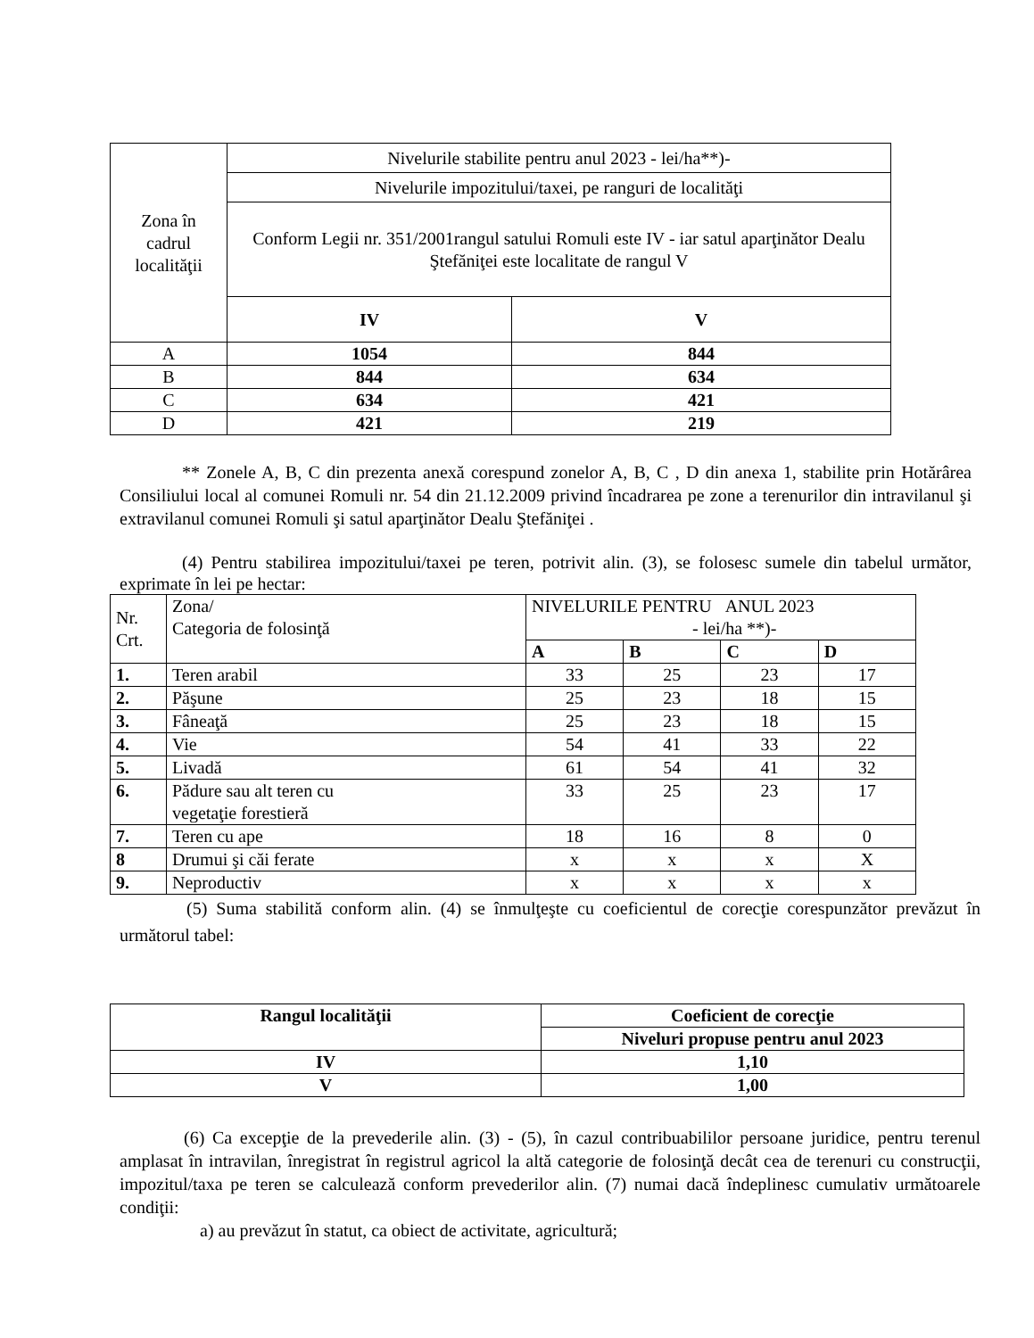| Zona în cadrul localităţii | Nivelurile stabilite pentru anul 2023 - lei/ha**)- | |
| | Nivelurile impozitului/taxei, pe ranguri de localităţi | |
| | Conform Legii nr. 351/2001rangul satului Romuli este IV - iar satul aparţinător Dealu Ştefăniţei este localitate de rangul V | |
| | IV | V |
| A | 1054 | 844 |
| B | 844 | 634 |
| C | 634 | 421 |
| D | 421 | 219 |
** Zonele A, B, C din prezenta anexă corespund zonelor A, B, C , D din anexa 1, stabilite prin Hotărârea Consiliului local al comunei Romuli nr. 54 din 21.12.2009 privind încadrarea pe zone a terenurilor din intravilanul şi extravilanul comunei Romuli şi satul aparţinător Dealu Ştefăniţei .
(4) Pentru stabilirea impozitului/taxei pe teren, potrivit alin. (3), se folosesc sumele din tabelul următor, exprimate în lei pe hectar:
| Nr. Crt. | Zona/ Categoria de folosinţă | NIVELURILE PENTRU ANUL 2023 - lei/ha **)- | | | |
| | | A | B | C | D |
| 1. | Teren arabil | 33 | 25 | 23 | 17 |
| 2. | Păşune | 25 | 23 | 18 | 15 |
| 3. | Fâneaţă | 25 | 23 | 18 | 15 |
| 4. | Vie | 54 | 41 | 33 | 22 |
| 5. | Livadă | 61 | 54 | 41 | 32 |
| 6. | Pădure sau alt teren cu vegetaţie forestieră | 33 | 25 | 23 | 17 |
| 7. | Teren cu ape | 18 | 16 | 8 | 0 |
| 8 | Drumui şi căi ferate | x | x | x | X |
| 9. | Neproductiv | x | x | x | x |
(5) Suma stabilită conform alin. (4) se înmulţeşte cu coeficientul de corecţie corespunzător prevăzut în următorul tabel:
| Rangul localităţii | Coeficient de corecţie |
| | Niveluri propuse pentru anul 2023 |
| IV | 1,10 |
| V | 1,00 |
(6) Ca excepţie de la prevederile alin. (3) - (5), în cazul contribuabililor persoane juridice, pentru terenul amplasat în intravilan, înregistrat în registrul agricol la altă categorie de folosinţă decât cea de terenuri cu construcţii, impozitul/taxa pe teren se calculează conform prevederilor alin. (7) numai dacă îndeplinesc cumulativ următoarele condiţii:
a) au prevăzut în statut, ca obiect de activitate, agricultură;